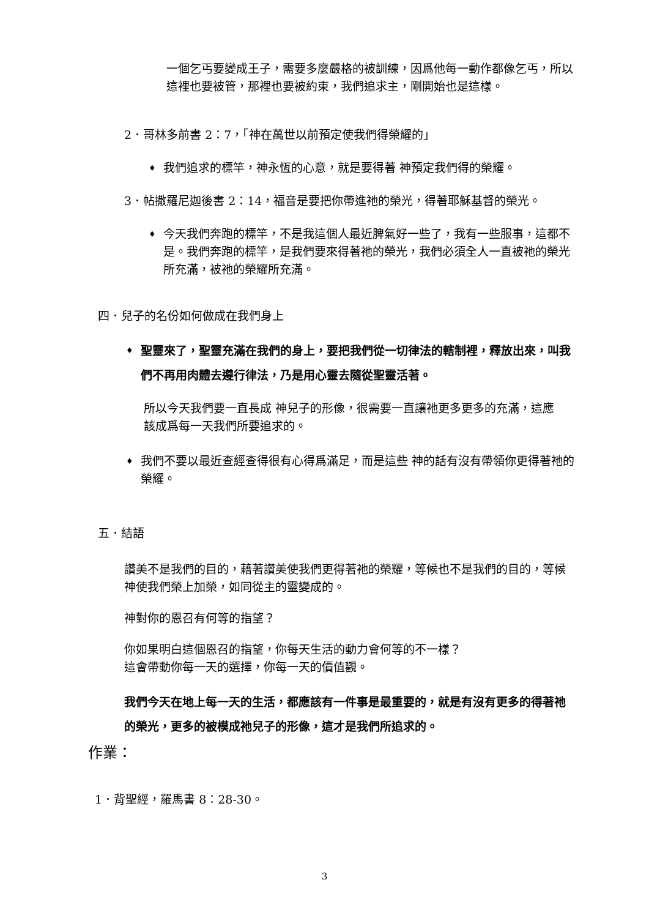一個乞丐要變成王子，需要多麼嚴格的被訓練，因爲他每一動作都像乞丐，所以這裡也要被管，那裡也要被約束，我們追求主，剛開始也是這樣。
2．哥林多前書 2：7，「神在萬世以前預定使我們得榮耀的」
♦
我們追求的標竿，神永恆的心意，就是要得著 神預定我們得的榮耀。
3．帖撒羅尼迦後書 2：14，福音是要把你帶進祂的榮光，得著耶穌基督的榮光。
♦
今天我們奔跑的標竿，不是我這個人最近脾氣好一些了，我有一些服事，這都不是。我們奔跑的標竿，是我們要來得著祂的榮光，我們必須全人一直被祂的榮光所充滿，被祂的榮耀所充滿。
四．兒子的名份如何做成在我們身上
♦
聖靈來了，聖靈充滿在我們的身上，要把我們從一切律法的轄制裡，釋放出來，叫我們不再用肉體去遵行律法，乃是用心靈去隨從聖靈活著。
所以今天我們要一直長成 神兒子的形像，很需要一直讓祂更多更多的充滿，這應該成爲每一天我們所要追求的。
♦
我們不要以最近查經查得很有心得爲滿足，而是這些 神的話有沒有帶領你更得著祂的榮耀。
五．結語
讚美不是我們的目的，藉著讚美使我們更得著祂的榮耀，等候也不是我們的目的，等候神使我們榮上加榮，如同從主的靈變成的。
神對你的恩召有何等的指望？
你如果明白這個恩召的指望，你每天生活的動力會何等的不一樣？
這會帶動你每一天的選擇，你每一天的價值觀。
我們今天在地上每一天的生活，都應該有一件事是最重要的，就是有沒有更多的得著祂的榮光，更多的被模成祂兒子的形像，這才是我們所追求的。
作業：
1．背聖經，羅馬書 8：28-30。
3